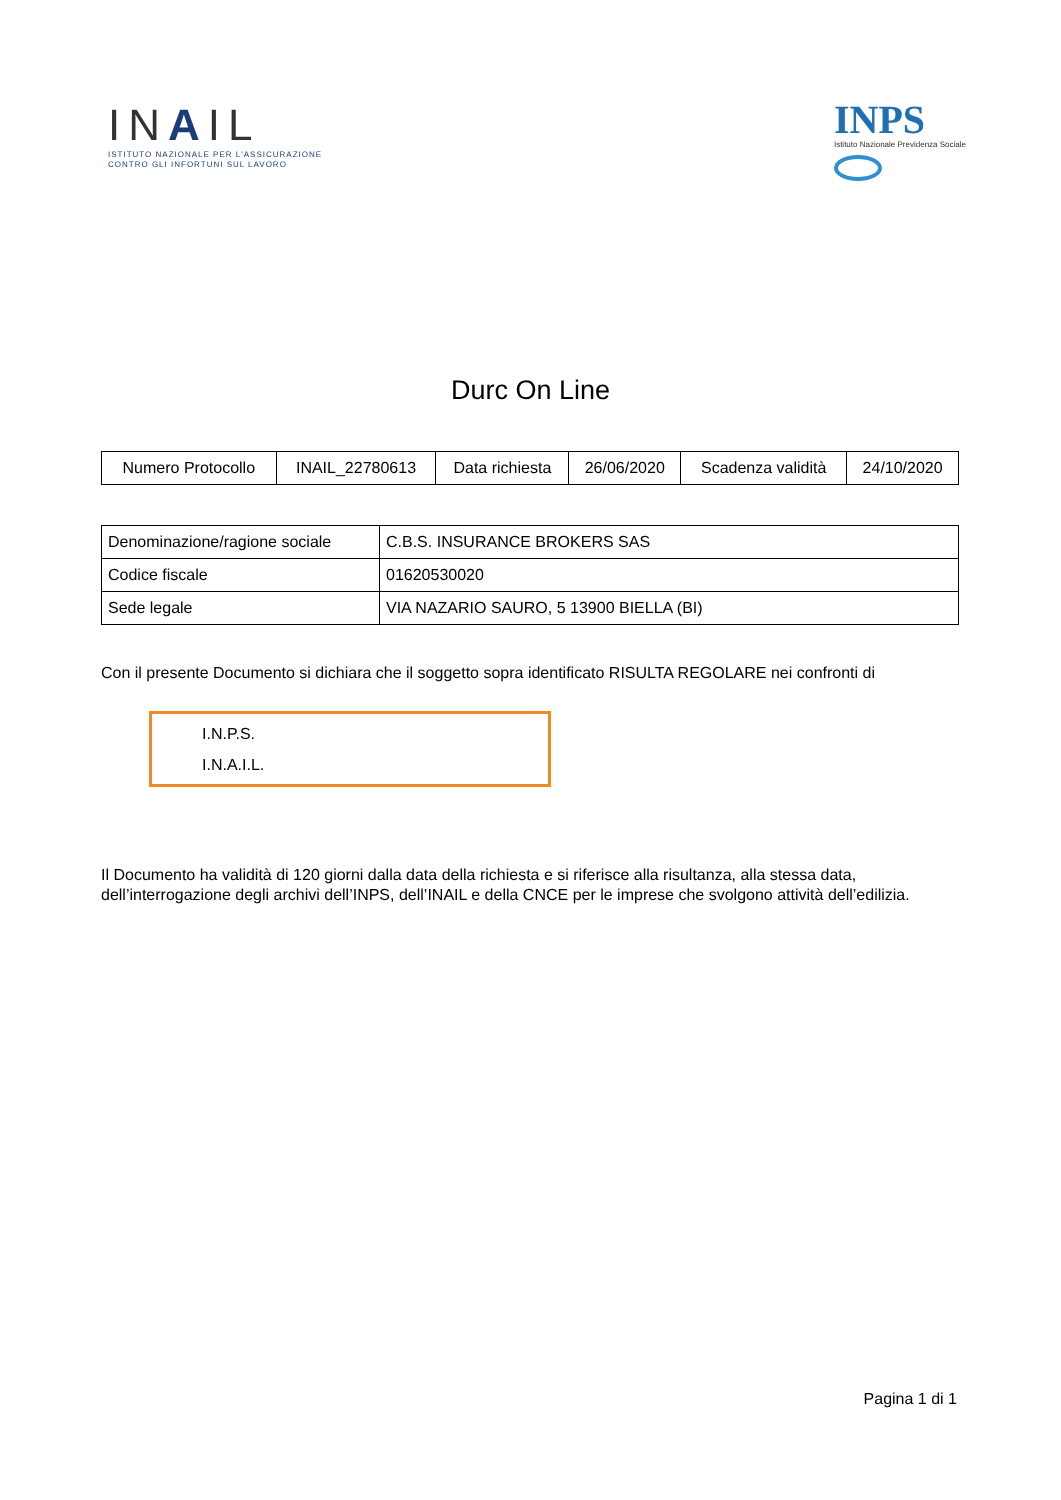INAIL
ISTITUTO NAZIONALE PER L'ASSICURAZIONE
CONTRO GLI INFORTUNI SUL LAVORO
INPS
Istituto Nazionale Previdenza Sociale
Durc On Line
| Numero Protocollo | INAIL_22780613 | Data richiesta | 26/06/2020 | Scadenza validità | 24/10/2020 |
| Denominazione/ragione sociale | C.B.S. INSURANCE BROKERS SAS |
| Codice fiscale | 01620530020 |
| Sede legale | VIA NAZARIO SAURO, 5 13900 BIELLA (BI) |
Con il presente Documento si dichiara che il soggetto sopra identificato RISULTA REGOLARE nei confronti di
I.N.P.S.
I.N.A.I.L.
Il Documento ha validità di 120 giorni dalla data della richiesta e si riferisce alla risultanza, alla stessa data, dell’interrogazione degli archivi dell’INPS, dell’INAIL e della CNCE per le imprese che svolgono attività dell’edilizia.
Pagina 1 di 1